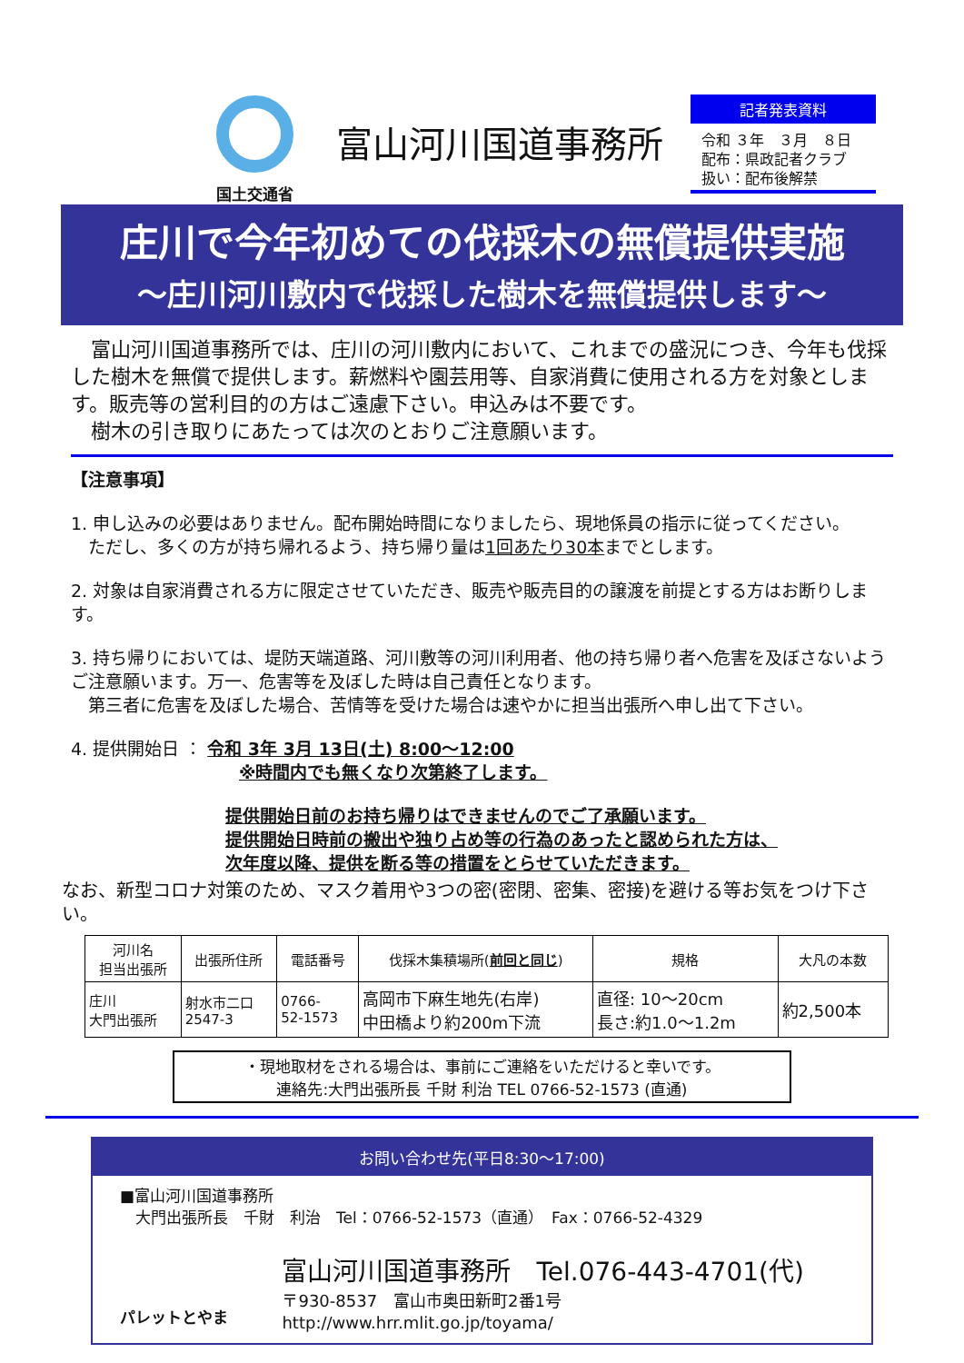国土交通省
富山河川国道事務所
記者発表資料
令和 ３年　３月　８日
配布：県政記者クラブ
扱い：配布後解禁
庄川で今年初めての伐採木の無償提供実施
～庄川河川敷内で伐採した樹木を無償提供します～
　富山河川国道事務所では、庄川の河川敷内において、これまでの盛況につき、今年も伐採した樹木を無償で提供します。薪燃料や園芸用等、自家消費に使用される方を対象とします。販売等の営利目的の方はご遠慮下さい。申込みは不要です。
　樹木の引き取りにあたっては次のとおりご注意願います。
【注意事項】
1. 申し込みの必要はありません。配布開始時間になりましたら、現地係員の指示に従ってください。
　ただし、多くの方が持ち帰れるよう、持ち帰り量は1回あたり30本までとします。
2. 対象は自家消費される方に限定させていただき、販売や販売目的の譲渡を前提とする方はお断りします。
3. 持ち帰りにおいては、堤防天端道路、河川敷等の河川利用者、他の持ち帰り者へ危害を及ぼさないようご注意願います。万一、危害等を及ぼした時は自己責任となります。
　第三者に危害を及ぼした場合、苦情等を受けた場合は速やかに担当出張所へ申し出て下さい。
4. 提供開始日 ： 令和 3年 3月 13日(土) 8:00～12:00
※時間内でも無くなり次第終了します。
提供開始日前のお持ち帰りはできませんのでご了承願います。
提供開始日時前の搬出や独り占め等の行為のあったと認められた方は、
次年度以降、提供を断る等の措置をとらせていただきます。
なお、新型コロナ対策のため、マスク着用や3つの密(密閉、密集、密接)を避ける等お気をつけ下さい。
| 河川名 担当出張所 | 出張所住所 | 電話番号 | 伐採木集積場所( 前回と同じ ) | 規格 | 大凡の本数 |
| --- | --- | --- | --- | --- | --- |
| 庄川 大門出張所 | 射水市二口 2547-3 | 0766- 52-1573 | 高岡市下麻生地先(右岸) 中田橋より約200m下流 | 直径: 10～20cm 長さ:約1.0～1.2m | 約2,500本 |
・現地取材をされる場合は、事前にご連絡をいただけると幸いです。
連絡先:大門出張所長 千財 利治 TEL 0766-52-1573 (直通)
お問い合わせ先(平日8:30～17:00)
■富山河川国道事務所
　大門出張所長　千財　利治　Tel：0766-52-1573（直通）　Fax：0766-52-4329
パレットとやま
富山河川国道事務所　Tel.076-443-4701(代)
〒930-8537　富山市奥田新町2番1号　http://www.hrr.mlit.go.jp/toyama/